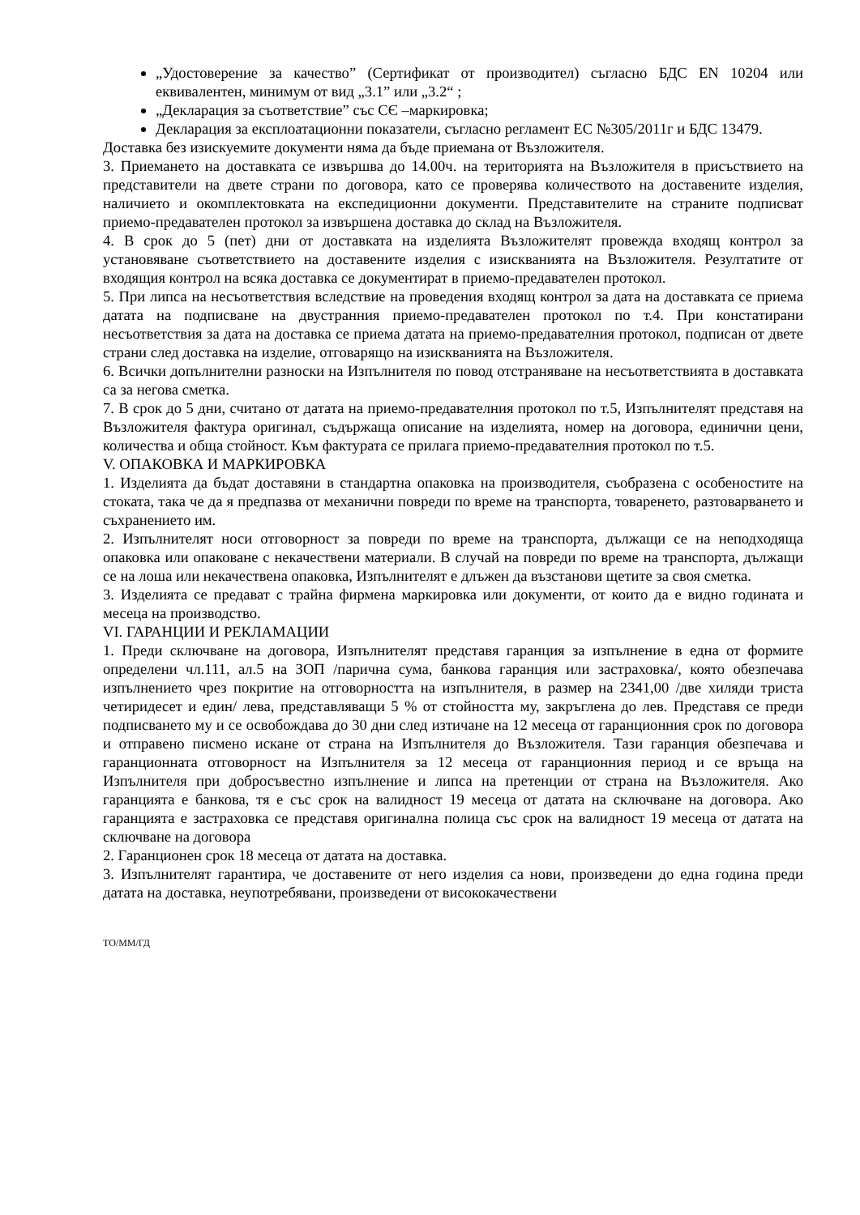„Удостоверение за качество” (Сертификат от производител) съгласно БДС EN 10204 или еквивалентен, минимум от вид „3.1” или „3.2“ ;
„Декларация за съответствие” със СЄ –маркировка;
Декларация за експлоатационни показатели, съгласно регламент ЕС №305/2011г и БДС 13479.
Доставка без изискуемите документи няма да бъде приемана от Възложителя.
3. Приемането на доставката се извършва до 14.00ч. на територията на Възложителя в присъствието на представители на двете страни по договора, като се проверява количеството на доставените изделия, наличието и окомплектовката на експедиционни документи. Представителите на страните подписват приемо-предавателен протокол за извършена доставка до склад на Възложителя.
4. В срок до 5 (пет) дни от доставката на изделията Възложителят провежда входящ контрол за установяване съответствието на доставените изделия с изискванията на Възложителя. Резултатите от входящия контрол на всяка доставка се документират в приемо-предавателен протокол.
5. При липса на несъответствия вследствие на проведения входящ контрол за дата на доставката се приема датата на подписване на двустранния приемо-предавателен протокол по т.4. При констатирани несъответствия за дата на доставка се приема датата на приемо-предавателния протокол, подписан от двете страни след доставка на изделие, отговарящо на изискванията на Възложителя.
6. Всички допълнителни разноски на Изпълнителя по повод отстраняване на несъответствията в доставката са за негова сметка.
7. В срок до 5 дни, считано от датата на приемо-предавателния протокол по т.5, Изпълнителят представя на Възложителя фактура оригинал, съдържаща описание на изделията, номер на договора, единични цени, количества и обща стойност. Към фактурата се прилага приемо-предавателния протокол по т.5.
V. ОПАКОВКА И МАРКИРОВКА
1. Изделията да бъдат доставяни в стандартна опаковка на производителя, съобразена с особеностите на стоката, така че да я предпазва от механични повреди по време на транспорта, товаренето, разтоварването и съхранението им.
2. Изпълнителят носи отговорност за повреди по време на транспорта, дължащи се на неподходяща опаковка или опаковане с некачествени материали. В случай на повреди по време на транспорта, дължащи се на лоша или некачествена опаковка, Изпълнителят е длъжен да възстанови щетите за своя сметка.
3. Изделията се предават с трайна фирмена маркировка или документи, от които да е видно годината и месеца на производство.
VI. ГАРАНЦИИ И РЕКЛАМАЦИИ
1. Преди сключване на договора, Изпълнителят представя гаранция за изпълнение в една от формите определени чл.111, ал.5 на ЗОП /парична сума, банкова гаранция или застраховка/, която обезпечава изпълнението чрез покритие на отговорността на изпълнителя, в размер на 2341,00 /две хиляди триста четиридесет и един/ лева, представляващи 5 % от стойността му, закръглена до лев. Представя се преди подписването му и се освобождава до 30 дни след изтичане на 12 месеца от гаранционния срок по договора и отправено писмено искане от страна на Изпълнителя до Възложителя. Тази гаранция обезпечава и гаранционната отговорност на Изпълнителя за 12 месеца от гаранционния период и се връща на Изпълнителя при добросъвестно изпълнение и липса на претенции от страна на Възложителя. Ако гаранцията е банкова, тя е със срок на валидност 19 месеца от датата на сключване на договора. Ако гаранцията е застраховка се представя оригинална полица със срок на валидност 19 месеца от датата на сключване на договора
2. Гаранционен срок 18 месеца от датата на доставка.
3. Изпълнителят гарантира, че доставените от него изделия са нови, произведени до една година преди датата на доставка, неупотребявани, произведени от висококачествени
ТО/ММ/ГД